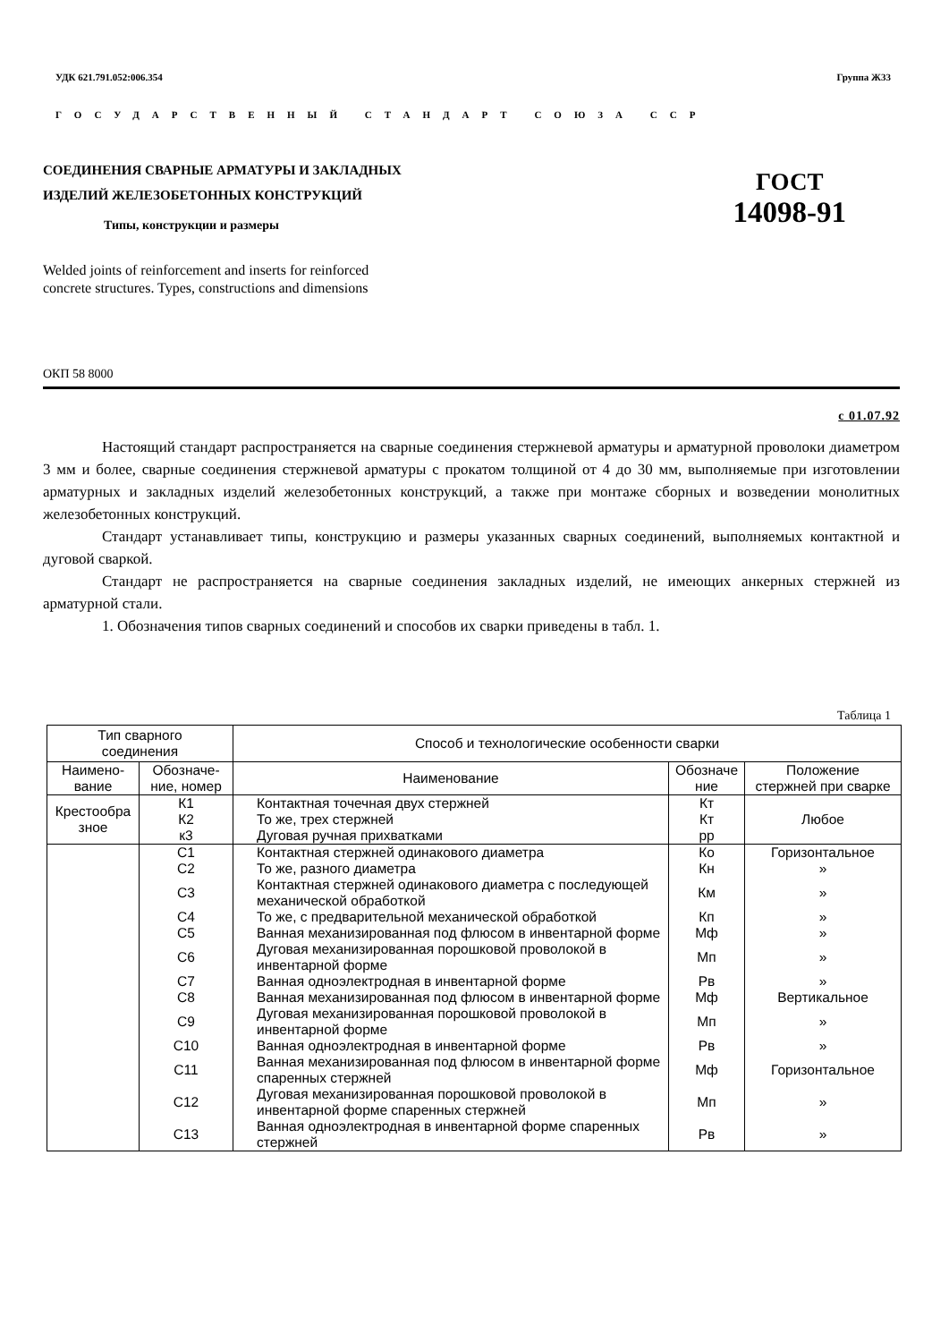УДК 621.791.052:006.354 Группа Ж33
ГОСУДАРСТВЕННЫЙ СТАНДАРТ СОЮЗА ССР
СОЕДИНЕНИЯ СВАРНЫЕ АРМАТУРЫ И ЗАКЛАДНЫХ
ИЗДЕЛИЙ ЖЕЛЕЗОБЕТОННЫХ КОНСТРУКЦИЙ
Типы, конструкции и размеры
ГОСТ
14098-91
Welded joints of reinforcement and inserts for reinforced
concrete structures. Types, constructions and dimensions
ОКП 58 8000
с 01.07.92
Настоящий стандарт распространяется на сварные соединения стержневой арматуры и арматурной проволоки диаметром 3 мм и более, сварные соединения стержневой арматуры с прокатом толщиной от 4 до 30 мм, выполняемые при изготовлении арматурных и закладных изделий железобетонных конструкций, а также при монтаже сборных и возведении монолитных железобетонных конструкций.
Стандарт устанавливает типы, конструкцию и размеры указанных сварных соединений, выполняемых контактной и дуговой сваркой.
Стандарт не распространяется на сварные соединения закладных изделий, не имеющих анкерных стержней из арматурной стали.
1. Обозначения типов сварных соединений и способов их сварки приведены в табл. 1.
Таблица 1
| Тип сварного соединения | | Способ и технологические особенности сварки | | |
| --- | --- | --- | --- | --- |
| Наимено- вание | Обозначе- ние, номер | Наименование | Обозначе ние | Положение стержней при сварке |
| Крестообра зное | К1 | Контактная точечная двух стержней | Кт | Любое |
| | К2 | То же, трех стержней | Кт | |
| | к3 | Дуговая ручная прихватками | рр | |
| | С1 | Контактная стержней одинакового диаметра | Ко | Горизонтальное |
| | С2 | То же, разного диаметра | Кн | » |
| | С3 | Контактная стержней одинакового диаметра с последующей механической обработкой | Км | » |
| | С4 | То же, с предварительной механической обработкой | Кп | » |
| | С5 | Ванная механизированная под флюсом в инвентарной форме | Мф | » |
| | С6 | Дуговая механизированная порошковой проволокой в инвентарной форме | Мп | » |
| | С7 | Ванная одноэлектродная в инвентарной форме | Рв | » |
| | С8 | Ванная механизированная под флюсом в инвентарной форме | Мф | Вертикальное |
| | С9 | Дуговая механизированная порошковой проволокой в инвентарной форме | Мп | » |
| | С10 | Ванная одноэлектродная в инвентарной форме | Рв | » |
| | С11 | Ванная механизированная под флюсом в инвентарной форме спаренных стержней | Мф | Горизонтальное |
| | С12 | Дуговая механизированная порошковой проволокой в инвентарной форме спаренных стержней | Мп | » |
| | С13 | Ванная одноэлектродная в инвентарной форме спаренных стержней | Рв | » |